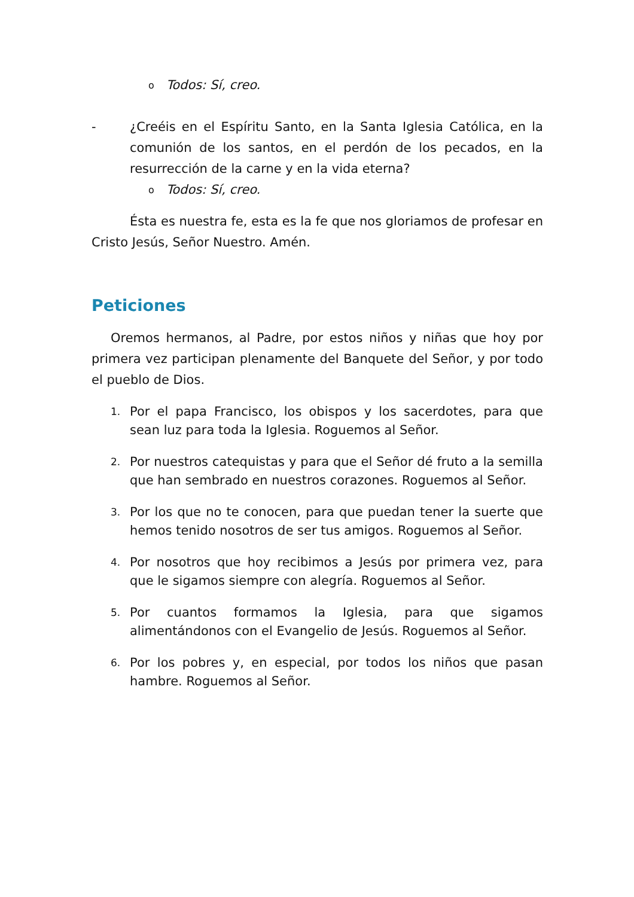o Todos: Sí, creo.
- ¿Creéis en el Espíritu Santo, en la Santa Iglesia Católica, en la comunión de los santos, en el perdón de los pecados, en la resurrección de la carne y en la vida eterna?
o Todos: Sí, creo.
Ésta es nuestra fe, esta es la fe que nos gloriamos de profesar en Cristo Jesús, Señor Nuestro. Amén.
Peticiones
Oremos hermanos, al Padre, por estos niños y niñas que hoy por primera vez participan plenamente del Banquete del Señor, y por todo el pueblo de Dios.
1. Por el papa Francisco, los obispos y los sacerdotes, para que sean luz para toda la Iglesia. Roguemos al Señor.
2. Por nuestros catequistas y para que el Señor dé fruto a la semilla que han sembrado en nuestros corazones. Roguemos al Señor.
3. Por los que no te conocen, para que puedan tener la suerte que hemos tenido nosotros de ser tus amigos. Roguemos al Señor.
4. Por nosotros que hoy recibimos a Jesús por primera vez, para que le sigamos siempre con alegría. Roguemos al Señor.
5. Por cuantos formamos la Iglesia, para que sigamos alimentándonos con el Evangelio de Jesús. Roguemos al Señor.
6. Por los pobres y, en especial, por todos los niños que pasan hambre. Roguemos al Señor.